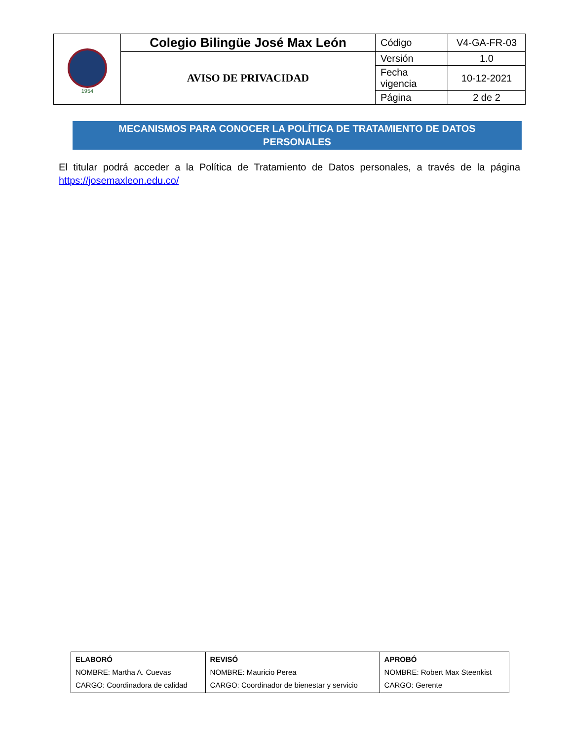| 1954 | Colegio Bilingüe José Max León | Código | V4-GA-FR-03 |
| | AVISO DE PRIVACIDAD | Versión | 1.0 |
| | | Fecha vigencia | 10-12-2021 |
| | | Página | 2 de 2 |
MECANISMOS PARA CONOCER LA POLÍTICA DE TRATAMIENTO DE DATOS
PERSONALES
El titular podrá acceder a la Política de Tratamiento de Datos personales, a través de la página https://josemaxleon.edu.co/
| ELABORÓ NOMBRE: Martha A. Cuevas CARGO: Coordinadora de calidad | REVISÓ NOMBRE: Mauricio Perea CARGO: Coordinador de bienestar y servicio | APROBÓ NOMBRE: Robert Max Steenkist CARGO: Gerente |